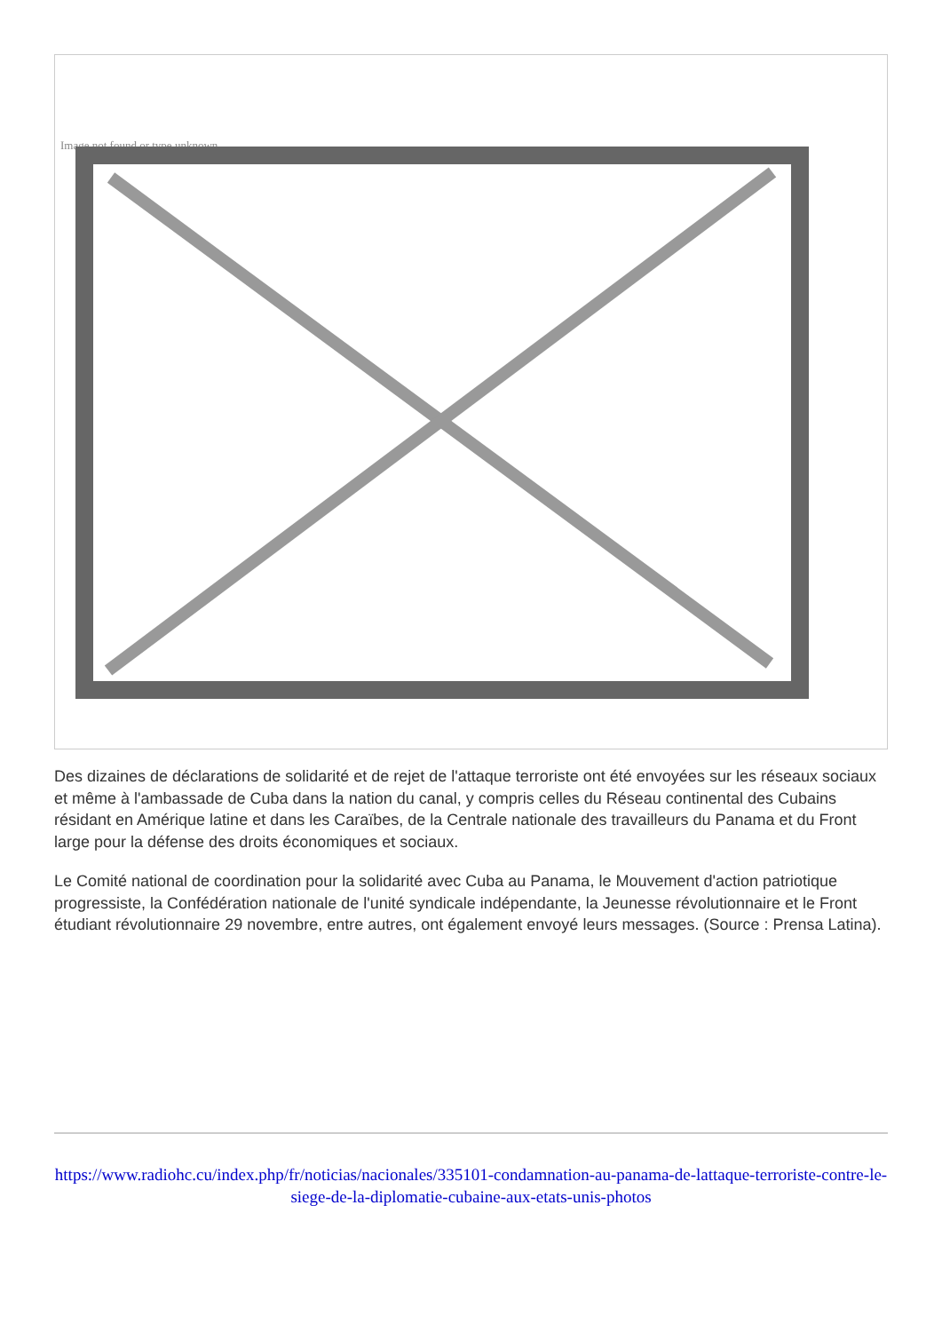Image not found or type unknown
Des dizaines de déclarations de solidarité et de rejet de l'attaque terroriste ont été envoyées sur les réseaux sociaux et même à l'ambassade de Cuba dans la nation du canal, y compris celles du Réseau continental des Cubains résidant en Amérique latine et dans les Caraïbes, de la Centrale nationale des travailleurs du Panama et du Front large pour la défense des droits économiques et sociaux.
Le Comité national de coordination pour la solidarité avec Cuba au Panama, le Mouvement d'action patriotique progressiste, la Confédération nationale de l'unité syndicale indépendante, la Jeunesse révolutionnaire et le Front étudiant révolutionnaire 29 novembre, entre autres, ont également envoyé leurs messages. (Source : Prensa Latina).
https://www.radiohc.cu/index.php/fr/noticias/nacionales/335101-condamnation-au-panama-de-lattaque-terroriste-contre-le-siege-de-la-diplomatie-cubaine-aux-etats-unis-photos